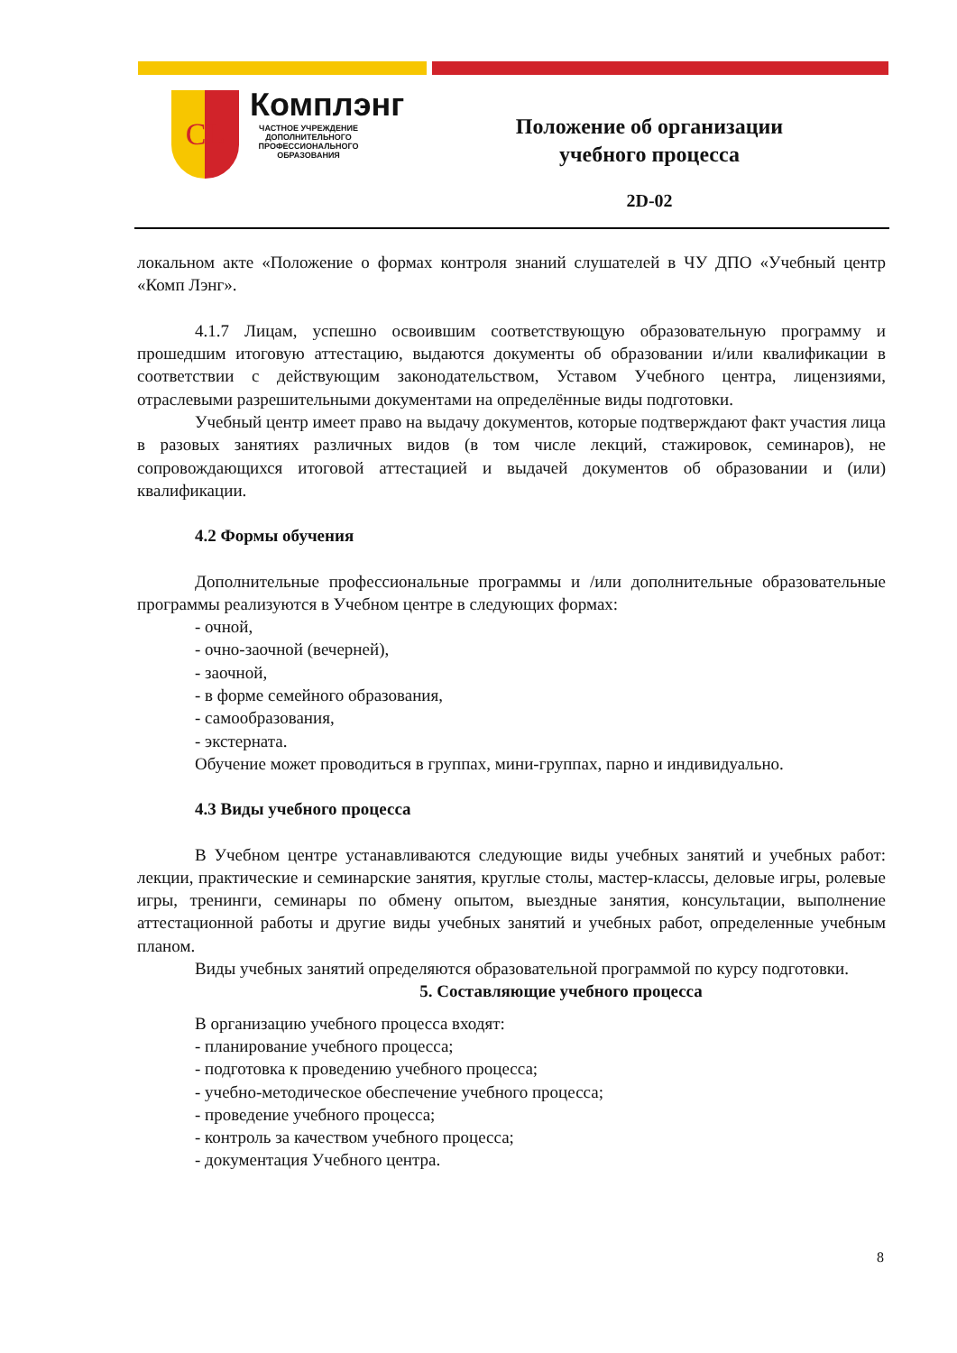CL
Комплэнг
ЧАСТНОЕ УЧРЕЖДЕНИЕ ДОПОЛНИТЕЛЬНОГО ПРОФЕССИОНАЛЬНОГО ОБРАЗОВАНИЯ
Положение об организации
учебного процесса
2D-02
локальном акте «Положение о формах контроля знаний слушателей в ЧУ ДПО «Учебный центр «Комп Лэнг».
4.1.7 Лицам, успешно освоившим соответствующую образовательную программу и прошедшим итоговую аттестацию, выдаются документы об образовании и/или квалификации в соответствии с действующим законодательством, Уставом Учебного центра, лицензиями, отраслевыми разрешительными документами на определённые виды подготовки.
Учебный центр имеет право на выдачу документов, которые подтверждают факт участия лица в разовых занятиях различных видов (в том числе лекций, стажировок, семинаров), не сопровождающихся итоговой аттестацией и выдачей документов об образовании и (или) квалификации.
4.2 Формы обучения
Дополнительные профессиональные программы и /или дополнительные образовательные программы реализуются в Учебном центре в следующих формах:
- очной,
- очно-заочной (вечерней),
- заочной,
- в форме семейного образования,
- самообразования,
- экстерната.
Обучение может проводиться в группах, мини-группах, парно и индивидуально.
4.3 Виды учебного процесса
В Учебном центре устанавливаются следующие виды учебных занятий и учебных работ: лекции, практические и семинарские занятия, круглые столы, мастер-классы, деловые игры, ролевые игры, тренинги, семинары по обмену опытом, выездные занятия, консультации, выполнение аттестационной работы и другие виды учебных занятий и учебных работ, определенные учебным планом.
Виды учебных занятий определяются образовательной программой по курсу подготовки.
5. Составляющие учебного процесса
В организацию учебного процесса входят:
- планирование учебного процесса;
- подготовка к проведению учебного процесса;
- учебно-методическое обеспечение учебного процесса;
- проведение учебного процесса;
- контроль за качеством учебного процесса;
- документация Учебного центра.
8